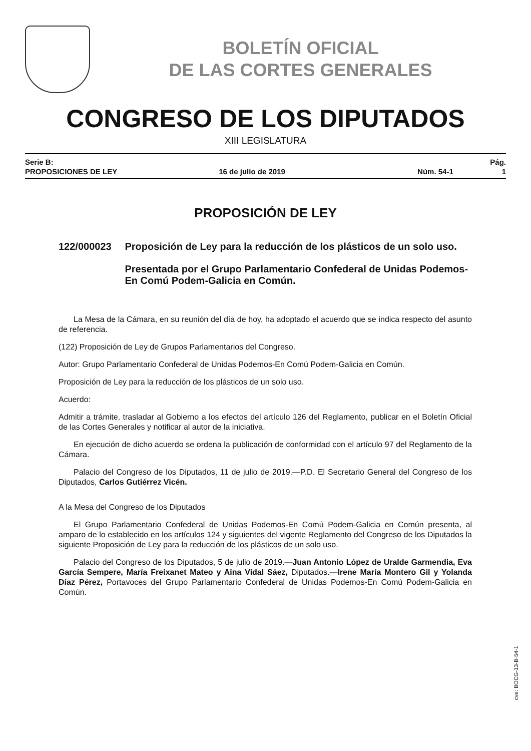BOLETÍN OFICIAL
DE LAS CORTES GENERALES
CONGRESO DE LOS DIPUTADOS
XIII LEGISLATURA
Serie B:
PROPOSICIONES DE LEY
16 de julio de 2019
Núm. 54-1
Pág. 1
PROPOSICIÓN DE LEY
122/000023 Proposición de Ley para la reducción de los plásticos de un solo uso.
Presentada por el Grupo Parlamentario Confederal de Unidas Podemos-En Comú Podem-Galicia en Común.
La Mesa de la Cámara, en su reunión del día de hoy, ha adoptado el acuerdo que se indica respecto del asunto de referencia.
(122) Proposición de Ley de Grupos Parlamentarios del Congreso.
Autor: Grupo Parlamentario Confederal de Unidas Podemos-En Comú Podem-Galicia en Común.
Proposición de Ley para la reducción de los plásticos de un solo uso.
Acuerdo:
Admitir a trámite, trasladar al Gobierno a los efectos del artículo 126 del Reglamento, publicar en el Boletín Oficial de las Cortes Generales y notificar al autor de la iniciativa.
En ejecución de dicho acuerdo se ordena la publicación de conformidad con el artículo 97 del Reglamento de la Cámara.
Palacio del Congreso de los Diputados, 11 de julio de 2019.—P.D. El Secretario General del Congreso de los Diputados, Carlos Gutiérrez Vicén.
A la Mesa del Congreso de los Diputados
El Grupo Parlamentario Confederal de Unidas Podemos-En Comú Podem-Galicia en Común presenta, al amparo de lo establecido en los artículos 124 y siguientes del vigente Reglamento del Congreso de los Diputados la siguiente Proposición de Ley para la reducción de los plásticos de un solo uso.
Palacio del Congreso de los Diputados, 5 de julio de 2019.—Juan Antonio López de Uralde Garmendia, Eva García Sempere, María Freixanet Mateo y Aina Vidal Sáez, Diputados.—Irene María Montero Gil y Yolanda Díaz Pérez, Portavoces del Grupo Parlamentario Confederal de Unidas Podemos-En Comú Podem-Galicia en Común.
cve: BOCG-13-B-54-1